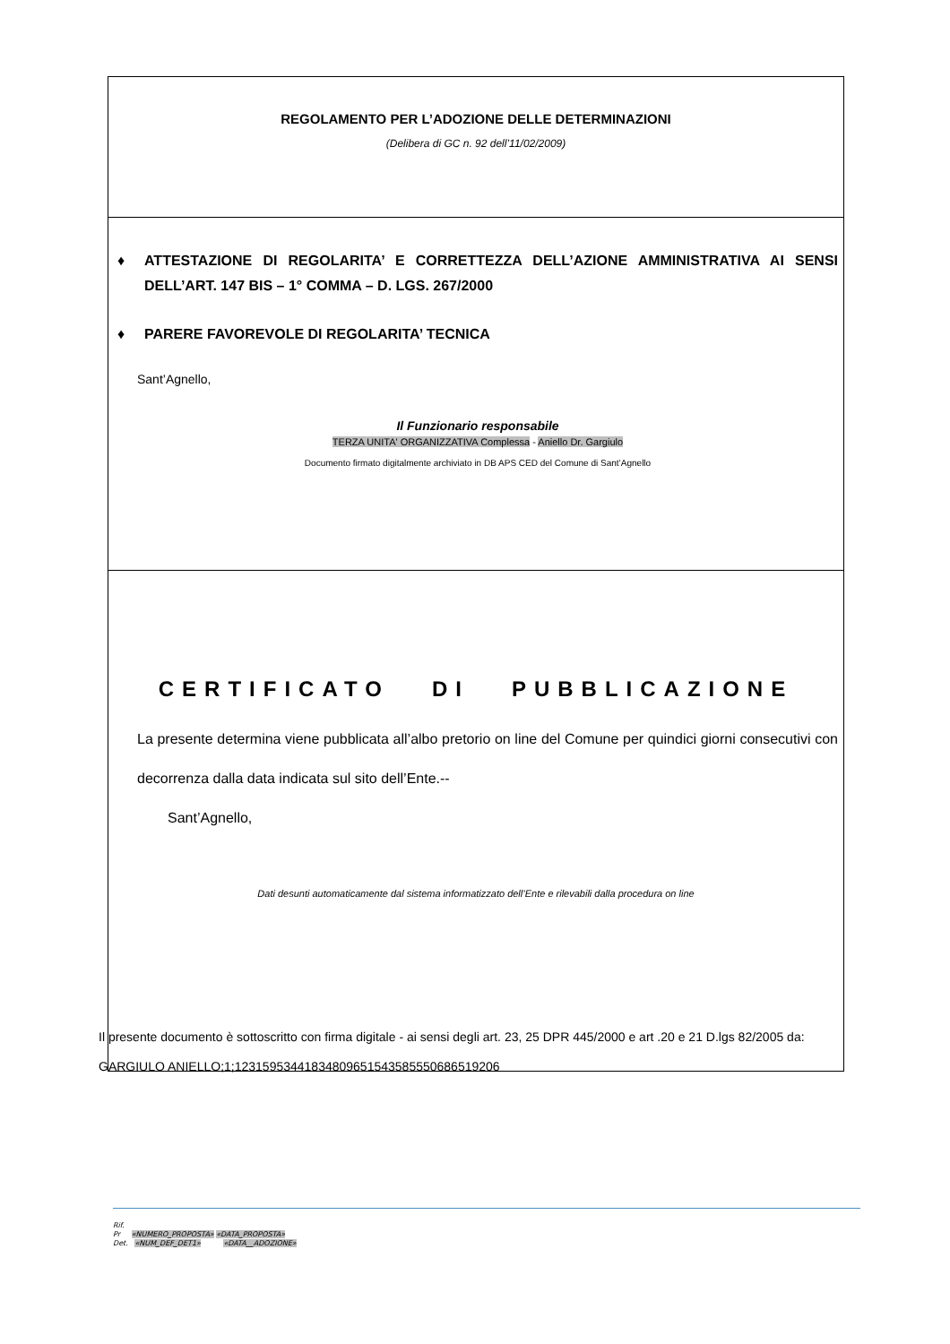REGOLAMENTO PER L’ADOZIONE DELLE DETERMINAZIONI
(Delibera di GC n. 92 dell’11/02/2009)
♦ ATTESTAZIONE DI REGOLARITA’ E CORRETTEZZA DELL’AZIONE AMMINISTRATIVA AI SENSI DELL’ART. 147 BIS – 1° COMMA – D. LGS. 267/2000
♦ PARERE FAVOREVOLE DI REGOLARITA’ TECNICA
Sant’Agnello,
Il Funzionario responsabile
TERZA UNITA' ORGANIZZATIVA Complessa - Aniello Dr. Gargiulo
Documento firmato digitalmente archiviato in DB APS CED del Comune di Sant’Agnello
CERTIFICATO DI PUBBLICAZIONE
La presente determina viene pubblicata all’albo pretorio on line del Comune per quindici giorni consecutivi con decorrenza dalla data indicata sul sito dell’Ente.--
Sant’Agnello,
Dati desunti automaticamente dal sistema informatizzato dell’Ente e rilevabili dalla procedura on line
Il presente documento è sottoscritto con firma digitale - ai sensi degli art. 23, 25 DPR 445/2000 e art .20 e 21 D.lgs 82/2005 da:
GARGIULO ANIELLO;1;123159534418348096515435855506865192​06
Rif.
Pr «NUMERO_PROPOSTA» «DATA_PROPOSTA»
Det. «NUM_DEF_DET1» «DATA__ADOZIONE»